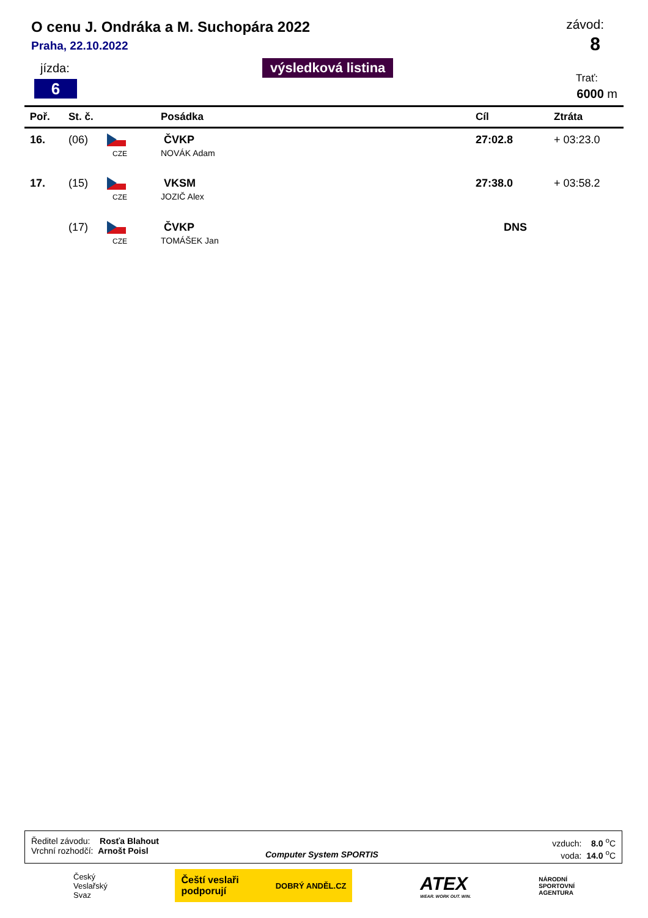O cenu J. Ondráka a M. Suchopára 2022
Praha, 22.10.2022
závod:
8
jízda:
6
výsledková listina
Trať:
6000 m
| Poř. | St. č. | | Posádka | Cíl | Ztráta |
| --- | --- | --- | --- | --- | --- |
| 16. | (06) | CZE | ČVKP NOVÁK Adam | 27:02.8 | + 03:23.0 |
| 17. | (15) | CZE | VKSM JOZIČ Alex | 27:38.0 | + 03:58.2 |
| | (17) | CZE | ČVKP TOMÁŠEK Jan | DNS | |
Ředitel závodu: Rosťa Blahout
Vrchní rozhodčí: Arnošt Poisl
Computer System SPORTIS
vzduch: 8.0 <sup>o</sup>C
voda: 14.0 <sup>o</sup>C
Český
Veslařský
Svaz
Čeští veslaři
podporují DOBRÝ ANDĚL.CZ
ATEX
WEAR. WORK OUT. WIN.
NÁRODNÍ
SPORTOVNÍ
AGENTURA